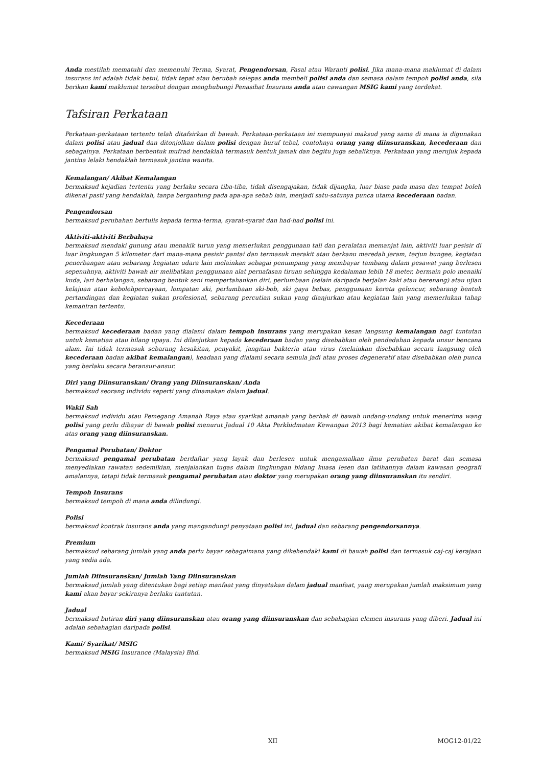Anda mestilah mematuhi dan memenuhi Terma, Syarat, Pengendorsan, Fasal atau Waranti polisi. Jika mana-mana maklumat di dalam insurans ini adalah tidak betul, tidak tepat atau berubah selepas anda membeli polisi anda dan semasa dalam tempoh polisi anda, sila berikan kami maklumat tersebut dengan menghubungi Penasihat Insurans anda atau cawangan MSIG kami yang terdekat.
Tafsiran Perkataan
Perkataan-perkataan tertentu telah ditafsirkan di bawah. Perkataan-perkataan ini mempunyai maksud yang sama di mana ia digunakan dalam polisi atau jadual dan ditonjolkan dalam polisi dengan huruf tebal, contohnya orang yang diinsuranskan, kecederaan dan sebagainya. Perkataan berbentuk mufrad hendaklah termasuk bentuk jamak dan begitu juga sebaliknya. Perkataan yang merujuk kepada jantina lelaki hendaklah termasuk jantina wanita.
Kemalangan/ Akibat Kemalangan
bermaksud kejadian tertentu yang berlaku secara tiba-tiba, tidak disengajakan, tidak dijangka, luar biasa pada masa dan tempat boleh dikenal pasti yang hendaklah, tanpa bergantung pada apa-apa sebab lain, menjadi satu-satunya punca utama kecederaan badan.
Pengendorsan
bermaksud perubahan bertulis kepada terma-terma, syarat-syarat dan had-had polisi ini.
Aktiviti-aktiviti Berbahaya
bermaksud mendaki gunung atau menakik turun yang memerlukan penggunaan tali dan peralatan memanjat lain, aktiviti luar pesisir di luar lingkungan 5 kilometer dari mana-mana pesisir pantai dan termasuk merakit atau berkanu meredah jeram, terjun bungee, kegiatan penerbangan atau sebarang kegiatan udara lain melainkan sebagai penumpang yang membayar tambang dalam pesawat yang berlesen sepenuhnya, aktiviti bawah air melibatkan penggunaan alat pernafasan tiruan sehingga kedalaman lebih 18 meter, bermain polo menaiki kuda, lari berhalangan, sebarang bentuk seni mempertahankan diri, perlumbaan (selain daripada berjalan kaki atau berenang) atau ujian kelajuan atau kebolehpercayaan, lompatan ski, perlumbaan ski-bob, ski gaya bebas, penggunaan kereta geluncur, sebarang bentuk pertandingan dan kegiatan sukan profesional, sebarang percutian sukan yang dianjurkan atau kegiatan lain yang memerlukan tahap kemahiran tertentu.
Kecederaan
bermaksud kecederaan badan yang dialami dalam tempoh insurans yang merupakan kesan langsung kemalangan bagi tuntutan untuk kematian atau hilang upaya. Ini dilanjutkan kepada kecederaan badan yang disebabkan oleh pendedahan kepada unsur bencana alam. Ini tidak termasuk sebarang kesakitan, penyakit, jangitan bakteria atau virus (melainkan disebabkan secara langsung oleh kecederaan badan akibat kemalangan), keadaan yang dialami secara semula jadi atau proses degeneratif atau disebabkan oleh punca yang berlaku secara beransur-ansur.
Diri yang Diinsuranskan/ Orang yang Diinsuranskan/ Anda
bermaksud seorang individu seperti yang dinamakan dalam jadual.
Wakil Sah
bermaksud individu atau Pemegang Amanah Raya atau syarikat amanah yang berhak di bawah undang-undang untuk menerima wang polisi yang perlu dibayar di bawah polisi menurut Jadual 10 Akta Perkhidmatan Kewangan 2013 bagi kematian akibat kemalangan ke atas orang yang diinsuranskan.
Pengamal Perubatan/ Doktor
bermaksud pengamal perubatan berdaftar yang layak dan berlesen untuk mengamalkan ilmu perubatan barat dan semasa menyediakan rawatan sedemikian, menjalankan tugas dalam lingkungan bidang kuasa lesen dan latihannya dalam kawasan geografi amalannya, tetapi tidak termasuk pengamal perubatan atau doktor yang merupakan orang yang diinsuranskan itu sendiri.
Tempoh Insurans
bermaksud tempoh di mana anda dilindungi.
Polisi
bermaksud kontrak insurans anda yang mangandungi penyataan polisi ini, jadual dan sebarang pengendorsannya.
Premium
bermaksud sebarang jumlah yang anda perlu bayar sebagaimana yang dikehendaki kami di bawah polisi dan termasuk caj-caj kerajaan yang sedia ada.
Jumlah Diinsuranskan/ Jumlah Yang Diinsuranskan
bermaksud jumlah yang ditentukan bagi setiap manfaat yang dinyatakan dalam jadual manfaat, yang merupakan jumlah maksimum yang kami akan bayar sekiranya berlaku tuntutan.
Jadual
bermaksud butiran diri yang diinsuranskan atau orang yang diinsuranskan dan sebahagian elemen insurans yang diberi. Jadual ini adalah sebahagian daripada polisi.
Kami/ Syarikat/ MSIG
bermaksud MSIG Insurance (Malaysia) Bhd.
XII MOG12-01/22